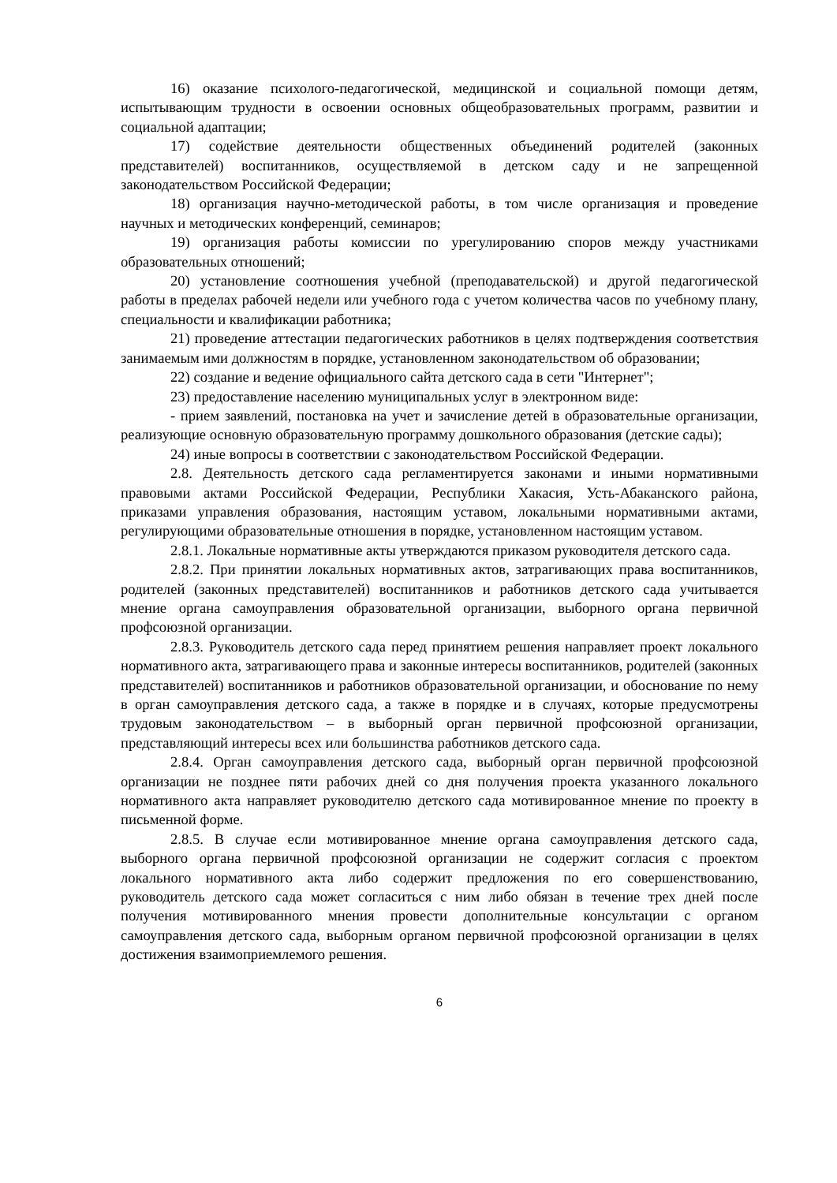16) оказание психолого-педагогической, медицинской и социальной помощи детям, испытывающим трудности в освоении основных общеобразовательных программ, развитии и социальной адаптации;
17) содействие деятельности общественных объединений родителей (законных представителей) воспитанников, осуществляемой в детском саду и не запрещенной законодательством Российской Федерации;
18) организация научно-методической работы, в том числе организация и проведение научных и методических конференций, семинаров;
19) организация работы комиссии по урегулированию споров между участниками образовательных отношений;
20) установление соотношения учебной (преподавательской) и другой педагогической работы в пределах рабочей недели или учебного года с учетом количества часов по учебному плану, специальности и квалификации работника;
21) проведение аттестации педагогических работников в целях подтверждения соответствия занимаемым ими должностям в порядке, установленном законодательством об образовании;
22) создание и ведение официального сайта детского сада в сети "Интернет";
23) предоставление населению муниципальных услуг в электронном виде:
- прием заявлений, постановка на учет и зачисление детей в образовательные организации, реализующие основную образовательную программу дошкольного образования (детские сады);
24) иные вопросы в соответствии с законодательством Российской Федерации.
2.8. Деятельность детского сада регламентируется законами и иными нормативными правовыми актами Российской Федерации, Республики Хакасия, Усть-Абаканского района, приказами управления образования, настоящим уставом, локальными нормативными актами, регулирующими образовательные отношения в порядке, установленном настоящим уставом.
2.8.1. Локальные нормативные акты утверждаются приказом руководителя детского сада.
2.8.2. При принятии локальных нормативных актов, затрагивающих права воспитанников, родителей (законных представителей) воспитанников и работников детского сада учитывается мнение органа самоуправления образовательной организации, выборного органа первичной профсоюзной организации.
2.8.3. Руководитель детского сада перед принятием решения направляет проект локального нормативного акта, затрагивающего права и законные интересы воспитанников, родителей (законных представителей) воспитанников и работников образовательной организации, и обоснование по нему в орган самоуправления детского сада, а также в порядке и в случаях, которые предусмотрены трудовым законодательством – в выборный орган первичной профсоюзной организации, представляющий интересы всех или большинства работников детского сада.
2.8.4. Орган самоуправления детского сада, выборный орган первичной профсоюзной организации не позднее пяти рабочих дней со дня получения проекта указанного локального нормативного акта направляет руководителю детского сада мотивированное мнение по проекту в письменной форме.
2.8.5. В случае если мотивированное мнение органа самоуправления детского сада, выборного органа первичной профсоюзной организации не содержит согласия с проектом локального нормативного акта либо содержит предложения по его совершенствованию, руководитель детского сада может согласиться с ним либо обязан в течение трех дней после получения мотивированного мнения провести дополнительные консультации с органом самоуправления детского сада, выборным органом первичной профсоюзной организации в целях достижения взаимоприемлемого решения.
6